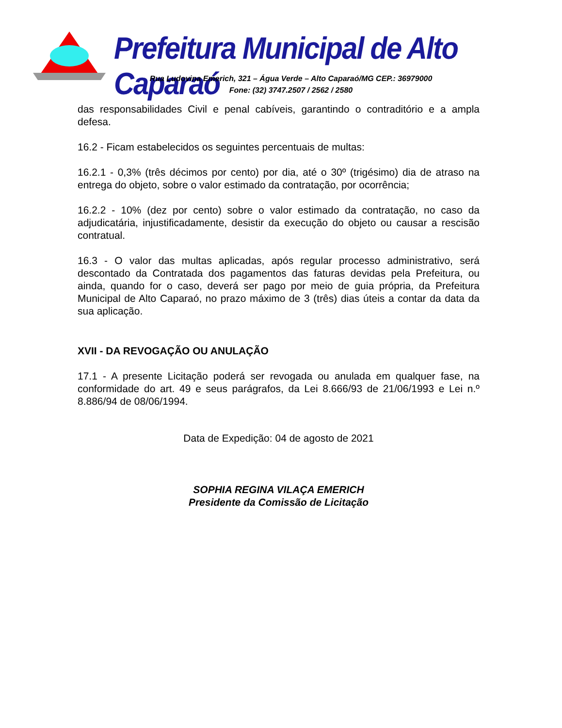Prefeitura Municipal de Alto Caparaó
Rua Ludovina Emerich, 321 – Água Verde – Alto Caparaó/MG CEP.: 36979000
Fone: (32) 3747.2507 / 2562 / 2580
das responsabilidades Civil e penal cabíveis, garantindo o contraditório e a ampla defesa.
16.2 - Ficam estabelecidos os seguintes percentuais de multas:
16.2.1 - 0,3% (três décimos por cento) por dia, até o 30º (trigésimo) dia de atraso na entrega do objeto, sobre o valor estimado da contratação, por ocorrência;
16.2.2 - 10% (dez por cento) sobre o valor estimado da contratação, no caso da adjudicatária, injustificadamente, desistir da execução do objeto ou causar a rescisão contratual.
16.3 - O valor das multas aplicadas, após regular processo administrativo, será descontado da Contratada dos pagamentos das faturas devidas pela Prefeitura, ou ainda, quando for o caso, deverá ser pago por meio de guia própria, da Prefeitura Municipal de Alto Caparaó, no prazo máximo de 3 (três) dias úteis a contar da data da sua aplicação.
XVII - DA REVOGAÇÃO OU ANULAÇÃO
17.1 - A presente Licitação poderá ser revogada ou anulada em qualquer fase, na conformidade do art. 49 e seus parágrafos, da Lei 8.666/93 de 21/06/1993 e Lei n.º 8.886/94 de 08/06/1994.
Data de Expedição: 04 de agosto de 2021
SOPHIA REGINA VILAÇA EMERICH
Presidente da Comissão de Licitação